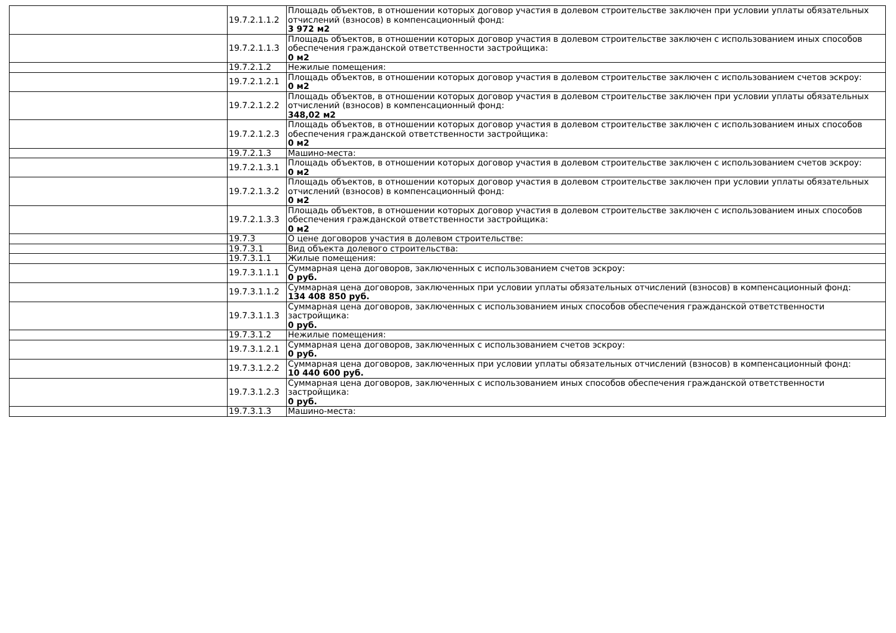| | 19.7.2.1.1.2 | Площадь объектов, в отношении которых договор участия в долевом строительстве заключен при условии уплаты обязательных отчислений (взносов) в компенсационный фонд: 3 972 м2 |
| | 19.7.2.1.1.3 | Площадь объектов, в отношении которых договор участия в долевом строительстве заключен с использованием иных способов обеспечения гражданской ответственности застройщика: 0 м2 |
| | 19.7.2.1.2 | Нежилые помещения: |
| | 19.7.2.1.2.1 | Площадь объектов, в отношении которых договор участия в долевом строительстве заключен с использованием счетов эскроу: 0 м2 |
| | 19.7.2.1.2.2 | Площадь объектов, в отношении которых договор участия в долевом строительстве заключен при условии уплаты обязательных отчислений (взносов) в компенсационный фонд: 348,02 м2 |
| | 19.7.2.1.2.3 | Площадь объектов, в отношении которых договор участия в долевом строительстве заключен с использованием иных способов обеспечения гражданской ответственности застройщика: 0 м2 |
| | 19.7.2.1.3 | Машино-места: |
| | 19.7.2.1.3.1 | Площадь объектов, в отношении которых договор участия в долевом строительстве заключен с использованием счетов эскроу: 0 м2 |
| | 19.7.2.1.3.2 | Площадь объектов, в отношении которых договор участия в долевом строительстве заключен при условии уплаты обязательных отчислений (взносов) в компенсационный фонд: 0 м2 |
| | 19.7.2.1.3.3 | Площадь объектов, в отношении которых договор участия в долевом строительстве заключен с использованием иных способов обеспечения гражданской ответственности застройщика: 0 м2 |
| | 19.7.3 | О цене договоров участия в долевом строительстве: |
| | 19.7.3.1 | Вид объекта долевого строительства: |
| | 19.7.3.1.1 | Жилые помещения: |
| | 19.7.3.1.1.1 | Суммарная цена договоров, заключенных с использованием счетов эскроу: 0 руб. |
| | 19.7.3.1.1.2 | Суммарная цена договоров, заключенных при условии уплаты обязательных отчислений (взносов) в компенсационный фонд: 134 408 850 руб. |
| | 19.7.3.1.1.3 | Суммарная цена договоров, заключенных с использованием иных способов обеспечения гражданской ответственности застройщика: 0 руб. |
| | 19.7.3.1.2 | Нежилые помещения: |
| | 19.7.3.1.2.1 | Суммарная цена договоров, заключенных с использованием счетов эскроу: 0 руб. |
| | 19.7.3.1.2.2 | Суммарная цена договоров, заключенных при условии уплаты обязательных отчислений (взносов) в компенсационный фонд: 10 440 600 руб. |
| | 19.7.3.1.2.3 | Суммарная цена договоров, заключенных с использованием иных способов обеспечения гражданской ответственности застройщика: 0 руб. |
| | 19.7.3.1.3 | Машино-места: |